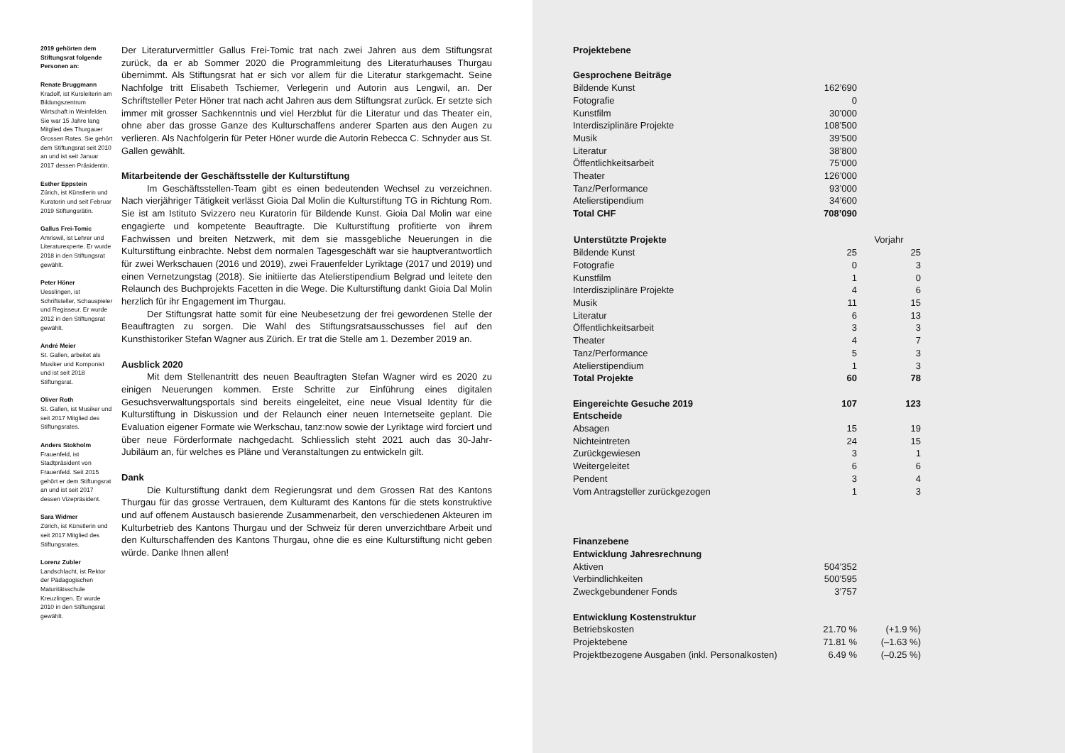2019 gehörten dem Stiftungsrat folgende Personen an:
Renate Bruggmann
Kradolf, ist Kursleiterin am Bildungszentrum Wirtschaft in Weinfelden. Sie war 15 Jahre lang Mitglied des Thurgauer Grossen Rates. Sie gehört dem Stiftungsrat seit 2010 an und ist seit Januar 2017 dessen Präsidentin.
Esther Eppstein
Zürich, ist Künstlerin und Kuratorin und seit Februar 2019 Stiftungsrätin.
Gallus Frei-Tomic
Amriswil, ist Lehrer und Literaturexperte. Er wurde 2018 in den Stiftungsrat gewählt.
Peter Höner
Uesslingen, ist Schriftsteller, Schauspieler und Regisseur. Er wurde 2012 in den Stiftungsrat gewählt.
André Meier
St. Gallen, arbeitet als Musiker und Komponist und ist seit 2018 Stiftungsrat.
Oliver Roth
St. Gallen, ist Musiker und seit 2017 Mitglied des Stiftungsrates.
Anders Stokholm
Frauenfeld, ist Stadtpräsident von Frauenfeld. Seit 2015 gehört er dem Stiftungsrat an und ist seit 2017 dessen Vizepräsident.
Sara Widmer
Zürich, ist Künstlerin und seit 2017 Mitglied des Stiftungsrates.
Lorenz Zubler
Landschlacht, ist Rektor der Pädagogischen Maturitätsschule Kreuzlingen. Er wurde 2010 in den Stiftungsrat gewählt.
Der Literaturvermittler Gallus Frei-Tomic trat nach zwei Jahren aus dem Stiftungsrat zurück, da er ab Sommer 2020 die Programmleitung des Literaturhauses Thurgau übernimmt. Als Stiftungsrat hat er sich vor allem für die Literatur starkgemacht. Seine Nachfolge tritt Elisabeth Tschiemer, Verlegerin und Autorin aus Lengwil, an. Der Schriftsteller Peter Höner trat nach acht Jahren aus dem Stiftungsrat zurück. Er setzte sich immer mit grosser Sachkenntnis und viel Herzblut für die Literatur und das Theater ein, ohne aber das grosse Ganze des Kulturschaffens anderer Sparten aus den Augen zu verlieren. Als Nachfolgerin für Peter Höner wurde die Autorin Rebecca C. Schnyder aus St. Gallen gewählt.
Mitarbeitende der Geschäftsstelle der Kulturstiftung
Im Geschäftsstellen-Team gibt es einen bedeutenden Wechsel zu verzeichnen. Nach vierjähriger Tätigkeit verlässt Gioia Dal Molin die Kulturstiftung TG in Richtung Rom. Sie ist am Istituto Svizzero neu Kuratorin für Bildende Kunst. Gioia Dal Molin war eine engagierte und kompetente Beauftragte. Die Kulturstiftung profitierte von ihrem Fachwissen und breiten Netzwerk, mit dem sie massgebliche Neuerungen in die Kulturstiftung einbrachte. Nebst dem normalen Tagesgeschäft war sie hauptverantwortlich für zwei Werkschauen (2016 und 2019), zwei Frauenfelder Lyriktage (2017 und 2019) und einen Vernetzungstag (2018). Sie initiierte das Atelierstipendium Belgrad und leitete den Relaunch des Buchprojekts Facetten in die Wege. Die Kulturstiftung dankt Gioia Dal Molin herzlich für ihr Engagement im Thurgau.
Der Stiftungsrat hatte somit für eine Neubesetzung der frei gewordenen Stelle der Beauftragten zu sorgen. Die Wahl des Stiftungsratsausschusses fiel auf den Kunsthistoriker Stefan Wagner aus Zürich. Er trat die Stelle am 1. Dezember 2019 an.
Ausblick 2020
Mit dem Stellenantritt des neuen Beauftragten Stefan Wagner wird es 2020 zu einigen Neuerungen kommen. Erste Schritte zur Einführung eines digitalen Gesuchsverwaltungsportals sind bereits eingeleitet, eine neue Visual Identity für die Kulturstiftung in Diskussion und der Relaunch einer neuen Internetseite geplant. Die Evaluation eigener Formate wie Werkschau, tanz:now sowie der Lyriktage wird forciert und über neue Förderformate nachgedacht. Schliesslich steht 2021 auch das 30-Jahr-Jubiläum an, für welches es Pläne und Veranstaltungen zu entwickeln gilt.
Dank
Die Kulturstiftung dankt dem Regierungsrat und dem Grossen Rat des Kantons Thurgau für das grosse Vertrauen, dem Kulturamt des Kantons für die stets konstruktive und auf offenem Austausch basierende Zusammenarbeit, den verschiedenen Akteuren im Kulturbetrieb des Kantons Thurgau und der Schweiz für deren unverzichtbare Arbeit und den Kulturschaffenden des Kantons Thurgau, ohne die es eine Kulturstiftung nicht geben würde. Danke Ihnen allen!
| Projektebene | | |
| Gesprochene Beiträge | | |
| Bildende Kunst | 162’690 | |
| Fotografie | 0 | |
| Kunstfilm | 30’000 | |
| Interdisziplinäre Projekte | 108’500 | |
| Musik | 39’500 | |
| Literatur | 38’800 | |
| Öffentlichkeitsarbeit | 75’000 | |
| Theater | 126’000 | |
| Tanz/Performance | 93’000 | |
| Atelierstipendium | 34’600 | |
| Total CHF | 708’090 | |
| Unterstützte Projekte | | Vorjahr |
| Bildende Kunst | 25 | 25 |
| Fotografie | 0 | 3 |
| Kunstfilm | 1 | 0 |
| Interdisziplinäre Projekte | 4 | 6 |
| Musik | 11 | 15 |
| Literatur | 6 | 13 |
| Öffentlichkeitsarbeit | 3 | 3 |
| Theater | 4 | 7 |
| Tanz/Performance | 5 | 3 |
| Atelierstipendium | 1 | 3 |
| Total Projekte | 60 | 78 |
| Eingereichte Gesuche 2019 | 107 | 123 |
| Entscheide | | |
| Absagen | 15 | 19 |
| Nichteintreten | 24 | 15 |
| Zurückgewiesen | 3 | 1 |
| Weitergeleitet | 6 | 6 |
| Pendent | 3 | 4 |
| Vom Antragsteller zurückgezogen | 1 | 3 |
| Finanzebene | | |
| Entwicklung Jahresrechnung | | |
| Aktiven | 504’352 | |
| Verbindlichkeiten | 500’595 | |
| Zweckgebundener Fonds | 3’757 | |
| Entwicklung Kostenstruktur | | |
| Betriebskosten | 21.70 % | (+1.9 %) |
| Projektebene | 71.81 % | (–1.63 %) |
| Projektbezogene Ausgaben (inkl. Personalkosten) | 6.49 % | (–0.25 %) |